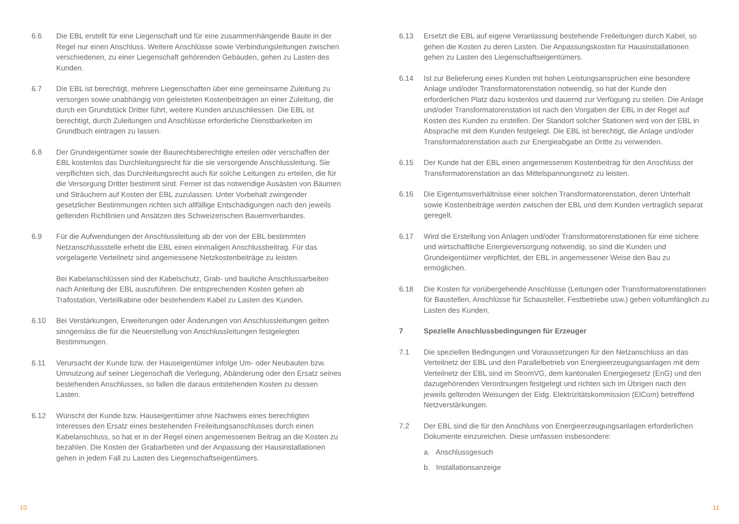6.6 Die EBL erstellt für eine Liegenschaft und für eine zusammenhängende Baute in der Regel nur einen Anschluss. Weitere Anschlüsse sowie Verbindungsleitungen zwischen verschiedenen, zu einer Liegenschaft gehörenden Gebäuden, gehen zu Lasten des Kunden.
6.7 Die EBL ist berechtigt, mehrere Liegenschaften über eine gemeinsame Zuleitung zu versorgen sowie unabhängig von geleisteten Kostenbeiträgen an einer Zuleitung, die durch ein Grundstück Dritter führt, weitere Kunden anzuschliessen. Die EBL ist berechtigt, durch Zuleitungen und Anschlüsse erforderliche Dienstbarkeiten im Grundbuch eintragen zu lassen.
6.8 Der Grundeigentümer sowie der Baurechtsberechtigte erteilen oder verschaffen der EBL kostenlos das Durchleitungsrecht für die sie versorgende Anschlussleitung. Sie verpflichten sich, das Durchleitungsrecht auch für solche Leitungen zu erteilen, die für die Versorgung Dritter bestimmt sind. Ferner ist das notwendige Ausästen von Bäumen und Sträuchern auf Kosten der EBL zuzulassen. Unter Vorbehalt zwingender gesetzlicher Bestimmungen richten sich allfällige Entschädigungen nach den jeweils geltenden Richtlinien und Ansätzen des Schweizerischen Bauernverbandes.
6.9 Für die Aufwendungen der Anschlussleitung ab der von der EBL bestimmten Netzanschlussstelle erhebt die EBL einen einmaligen Anschlussbeitrag. Für das vorgelagerte Verteilnetz sind angemessene Netzkostenbeiträge zu leisten.
Bei Kabelanschlüssen sind der Kabelschutz, Grab- und bauliche Anschlussarbeiten nach Anleitung der EBL auszuführen. Die entsprechenden Kosten gehen ab Trafostation, Verteilkabine oder bestehendem Kabel zu Lasten des Kunden.
6.10 Bei Verstärkungen, Erweiterungen oder Änderungen von Anschlussleitungen gelten sinngemäss die für die Neuerstellung von Anschlussleitungen festgelegten Bestimmungen.
6.11 Verursacht der Kunde bzw. der Hauseigentümer infolge Um- oder Neubauten bzw. Umnutzung auf seiner Liegenschaft die Verlegung, Abänderung oder den Ersatz seines bestehenden Anschlusses, so fallen die daraus entstehenden Kosten zu dessen Lasten.
6.12 Wünscht der Kunde bzw. Hauseigentümer ohne Nachweis eines berechtigten Interesses den Ersatz eines bestehenden Freileitungsanschlusses durch einen Kabelanschluss, so hat er in der Regel einen angemessenen Beitrag an die Kosten zu bezahlen. Die Kosten der Grabarbeiten und der Anpassung der Hausinstallationen gehen in jedem Fall zu Lasten des Liegenschaftseigentümers.
6.13 Ersetzt die EBL auf eigene Veranlassung bestehende Freileitungen durch Kabel, so gehen die Kosten zu deren Lasten. Die Anpassungskosten für Hausinstallationen gehen zu Lasten des Liegenschaftseigentümers.
6.14 Ist zur Belieferung eines Kunden mit hohen Leistungsansprüchen eine besondere Anlage und/oder Transformatorenstation notwendig, so hat der Kunde den erforderlichen Platz dazu kostenlos und dauernd zur Verfügung zu stellen. Die Anlage und/oder Transformatorenstation ist nach den Vorgaben der EBL in der Regel auf Kosten des Kunden zu erstellen. Der Standort solcher Stationen wird von der EBL in Absprache mit dem Kunden festgelegt. Die EBL ist berechtigt, die Anlage und/oder Transformatorenstation auch zur Energieabgabe an Dritte zu verwenden.
6.15 Der Kunde hat der EBL einen angemessenen Kostenbeitrag für den Anschluss der Transformatorenstation an das Mittelspannungsnetz zu leisten.
6.16 Die Eigentumsverhältnisse einer solchen Transformatorenstation, deren Unterhalt sowie Kostenbeiträge werden zwischen der EBL und dem Kunden vertraglich separat geregelt.
6.17 Wird die Erstellung von Anlagen und/oder Transformatorenstationen für eine sichere und wirtschaftliche Energieversorgung notwendig, so sind die Kunden und Grundeigentümer verpflichtet, der EBL in angemessener Weise den Bau zu ermöglichen.
6.18 Die Kosten für vorübergehende Anschlüsse (Leitungen oder Transformatorenstationen für Baustellen, Anschlüsse für Schausteller, Festbetriebe usw.) gehen vollumfänglich zu Lasten des Kunden.
7 Spezielle Anschlussbedingungen für Erzeuger
7.1 Die speziellen Bedingungen und Voraussetzungen für den Netzanschluss an das Verteilnetz der EBL und den Parallelbetrieb von Energieerzeugungsanlagen mit dem Verteilnetz der EBL sind im StromVG, dem kantonalen Energiegesetz (EnG) und den dazugehörenden Verordnungen festgelegt und richten sich im Übrigen nach den jeweils geltenden Weisungen der Eidg. Elektrizitätskommission (ElCom) betreffend Netzverstärkungen.
7.2 Der EBL sind die für den Anschluss von Energieerzeugungsanlagen erforderlichen Dokumente einzureichen. Diese umfassen insbesondere:
a. Anschlussgesuch
b. Installationsanzeige
10 11